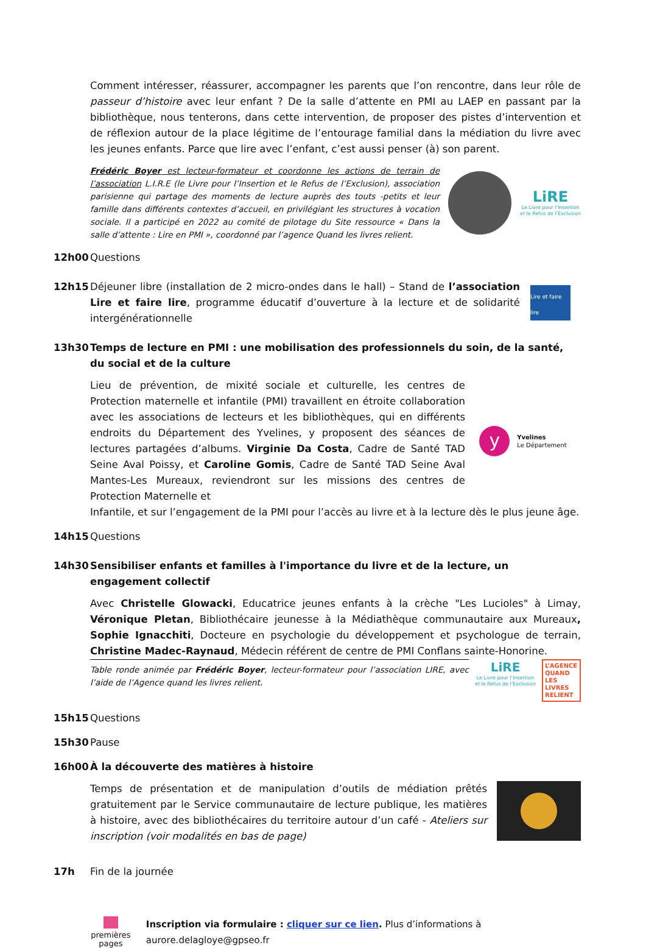Comment intéresser, réassurer, accompagner les parents que l’on rencontre, dans leur rôle de passeur d’histoire avec leur enfant ? De la salle d’attente en PMI au LAEP en passant par la bibliothèque, nous tenterons, dans cette intervention, de proposer des pistes d’intervention et de réflexion autour de la place légitime de l’entourage familial dans la médiation du livre avec les jeunes enfants. Parce que lire avec l’enfant, c’est aussi penser (à) son parent.
Frédéric Boyer est lecteur-formateur et coordonne les actions de terrain de l’association L.I.R.E (le Livre pour l’Insertion et le Refus de l’Exclusion), association parisienne qui partage des moments de lecture auprès des touts -petits et leur famille dans différents contextes d’accueil, en privilégiant les structures à vocation sociale. Il a participé en 2022 au comité de pilotage du Site ressource « Dans la salle d’attente : Lire en PMI », coordonné par l’agence Quand les livres relient.
LiRE
Le Livre pour l’Insertion et le Refus de l’Exclusion
12h00 Questions
12h15 Déjeuner libre (installation de 2 micro-ondes dans le hall) – Stand de l’association Lire et faire lire, programme éducatif d’ouverture à la lecture et de solidarité intergénérationnelle
Lire et faire lire
13h30 Temps de lecture en PMI : une mobilisation des professionnels du soin, de la santé, du social et de la culture
Lieu de prévention, de mixité sociale et culturelle, les centres de Protection maternelle et infantile (PMI) travaillent en étroite collaboration avec les associations de lecteurs et les bibliothèques, qui en différents endroits du Département des Yvelines, y proposent des séances de lectures partagées d’albums. Virginie Da Costa, Cadre de Santé TAD Seine Aval Poissy, et Caroline Gomis, Cadre de Santé TAD Seine Aval Mantes-Les Mureaux, reviendront sur les missions des centres de Protection Maternelle et
y
Yvelines
Le Département
Infantile, et sur l’engagement de la PMI pour l’accès au livre et à la lecture dès le plus jeune âge.
14h15 Questions
14h30 Sensibiliser enfants et familles à l'importance du livre et de la lecture, un engagement collectif
Avec Christelle Glowacki, Educatrice jeunes enfants à la crèche "Les Lucioles" à Limay, Véronique Pletan, Bibliothécaire jeunesse à la Médiathèque communautaire aux Mureaux, Sophie Ignacchiti, Docteure en psychologie du développement et psychologue de terrain, Christine Madec-Raynaud, Médecin référent de centre de PMI Conflans sainte-Honorine.
Table ronde animée par Frédéric Boyer, lecteur-formateur pour l’association LIRE, avec l’aide de l’Agence quand les livres relient.
LiRE
Le Livre pour l’Insertion et le Refus de l’Exclusion
L’AGENCE QUAND LES LIVRES RELIENT
15h15 Questions
15h30 Pause
16h00 À la découverte des matières à histoire
Temps de présentation et de manipulation d’outils de médiation prêtés gratuitement par le Service communautaire de lecture publique, les matières à histoire, avec des bibliothécaires du territoire autour d’un café - Ateliers sur inscription (voir modalités en bas de page)
17h Fin de la journée
premières pages
Inscription via formulaire : cliquer sur ce lien. Plus d’informations à aurore.delagloye@gpseo.fr